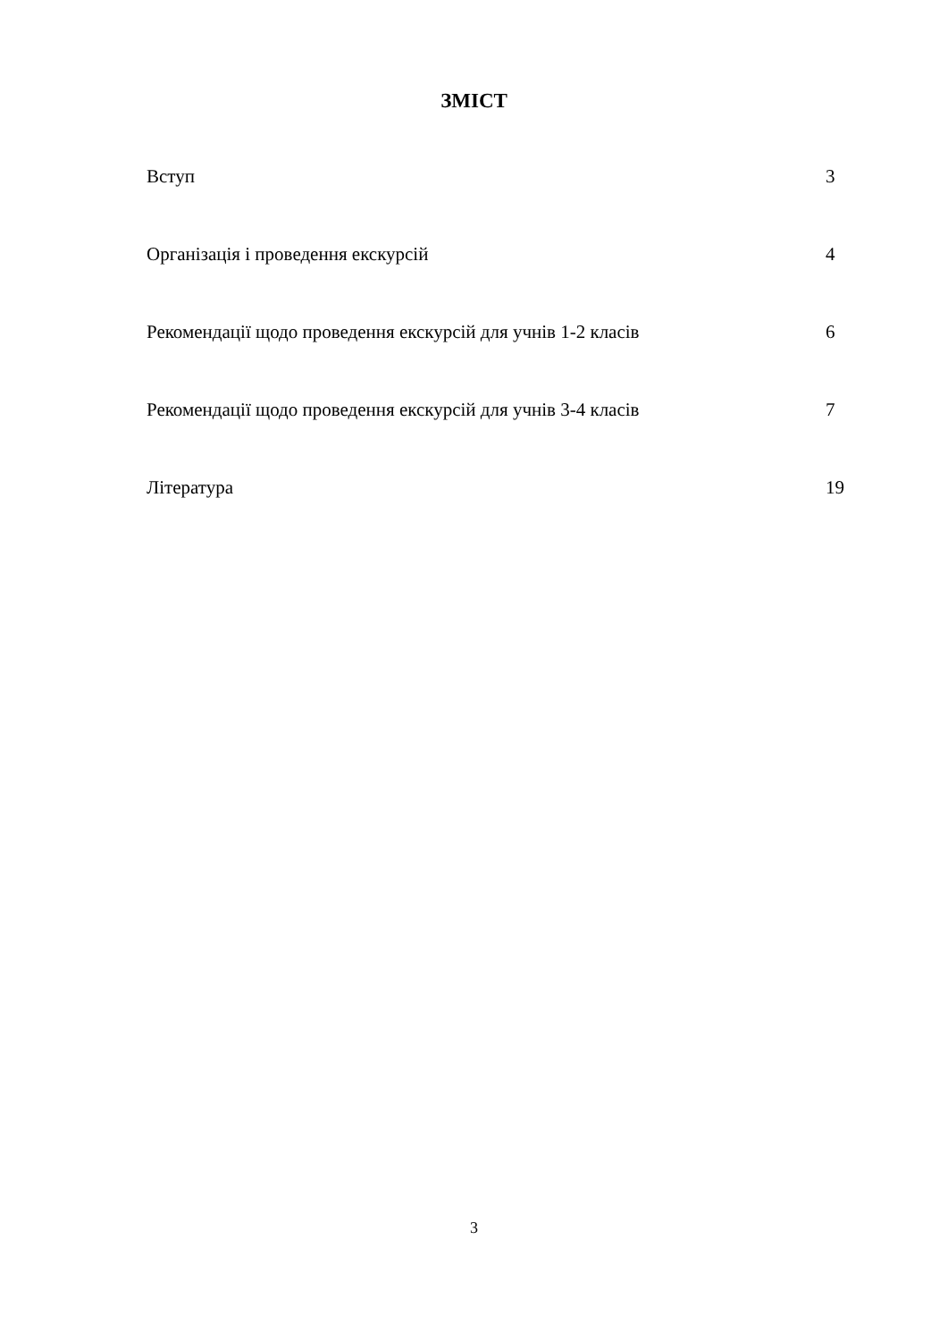ЗМІСТ
Вступ 3
Організація і проведення екскурсій 4
Рекомендації щодо проведення екскурсій для учнів 1-2 класів 6
Рекомендації щодо проведення екскурсій для учнів 3-4 класів 7
Література 19
3